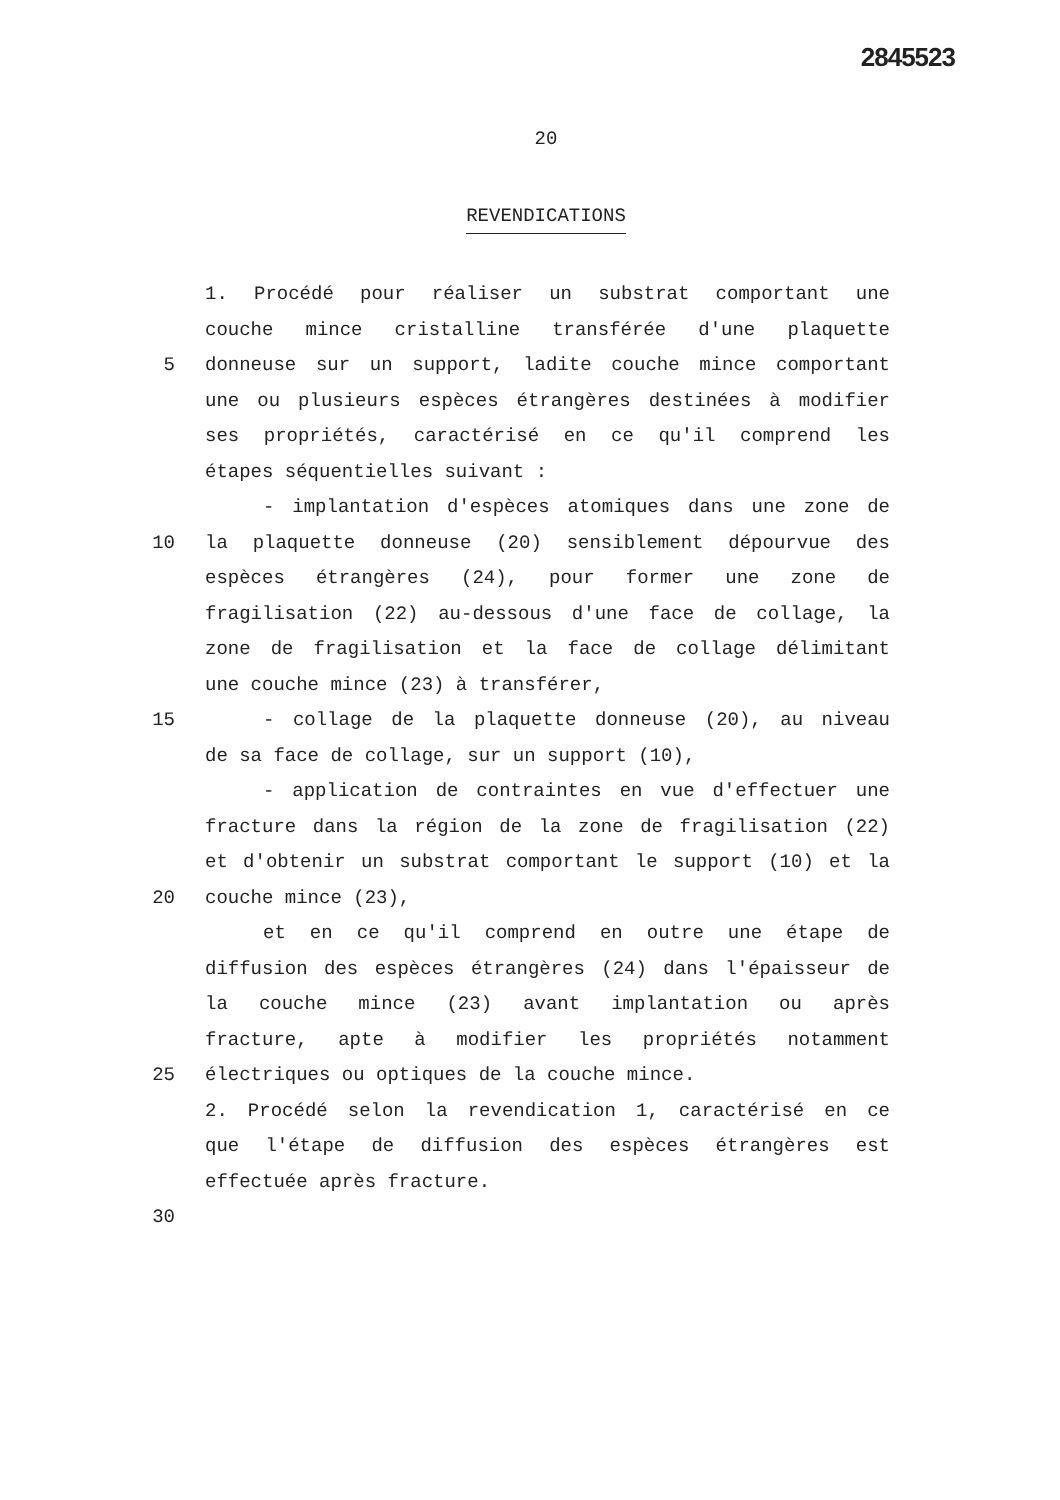2845523
20
REVENDICATIONS
1. Procédé pour réaliser un substrat comportant une
couche mince cristalline transférée d'une plaquette
5 donneuse sur un support, ladite couche mince comportant
une ou plusieurs espèces étrangères destinées à modifier
ses propriétés, caractérisé en ce qu'il comprend les
étapes séquentielles suivant :
- implantation d'espèces atomiques dans une zone de
10 la plaquette donneuse (20) sensiblement dépourvue des
espèces étrangères (24), pour former une zone de
fragilisation (22) au-dessous d'une face de collage, la
zone de fragilisation et la face de collage délimitant
une couche mince (23) à transférer,
15 - collage de la plaquette donneuse (20), au niveau
de sa face de collage, sur un support (10),
- application de contraintes en vue d'effectuer une
fracture dans la région de la zone de fragilisation (22)
et d'obtenir un substrat comportant le support (10) et la
20 couche mince (23),
et en ce qu'il comprend en outre une étape de
diffusion des espèces étrangères (24) dans l'épaisseur de
la couche mince (23) avant implantation ou après
fracture, apte à modifier les propriétés notamment
25 électriques ou optiques de la couche mince.
2. Procédé selon la revendication 1, caractérisé en ce
que l'étape de diffusion des espèces étrangères est
effectuée après fracture.
30